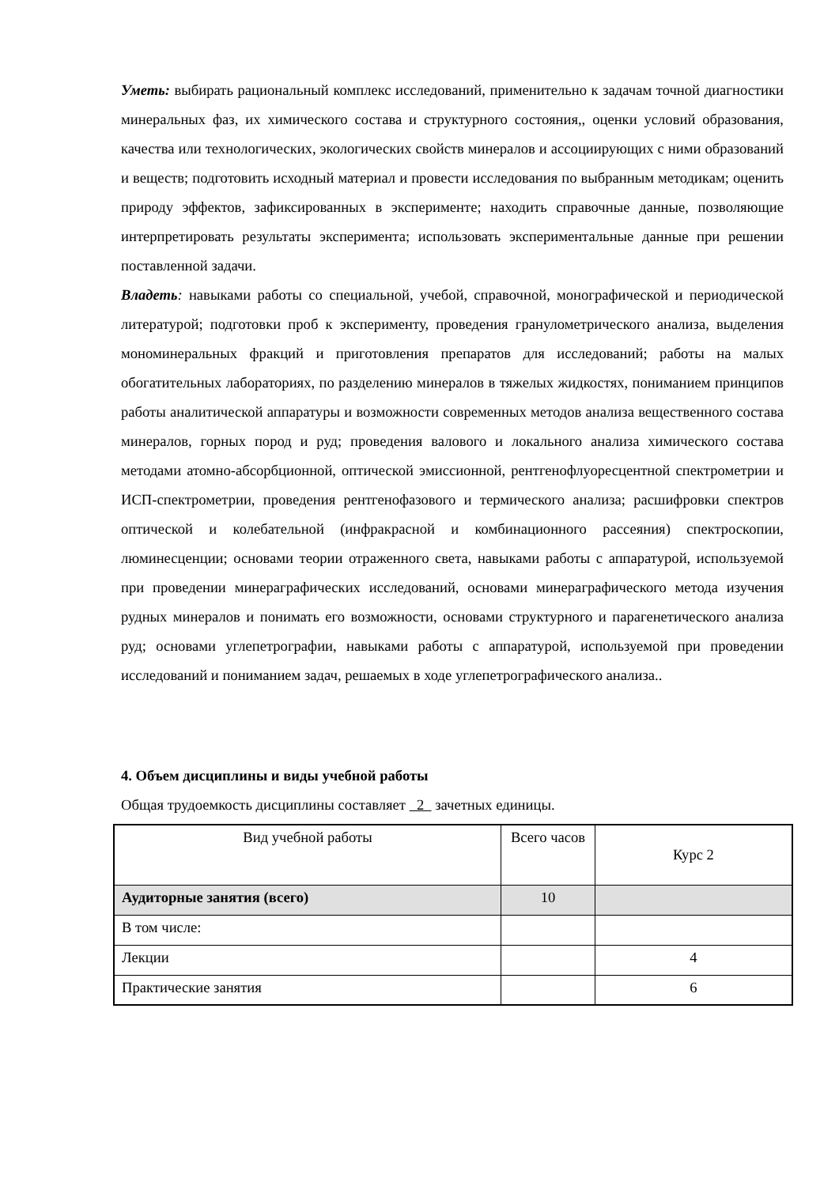Уметь: выбирать рациональный комплекс исследований, применительно к задачам точной диагностики минеральных фаз, их химического состава и структурного состояния,, оценки условий образования, качества или технологических, экологических свойств минералов и ассоциирующих с ними образований и веществ; подготовить исходный материал и провести исследования по выбранным методикам; оценить природу эффектов, зафиксированных в эксперименте; находить справочные данные, позволяющие интерпретировать результаты эксперимента; использовать экспериментальные данные при решении поставленной задачи.
Владеть: навыками работы со специальной, учебой, справочной, монографической и периодической литературой; подготовки проб к эксперименту, проведения гранулометрического анализа, выделения мономинеральных фракций и приготовления препаратов для исследований; работы на малых обогатительных лабораториях, по разделению минералов в тяжелых жидкостях, пониманием принципов работы аналитической аппаратуры и возможности современных методов анализа вещественного состава минералов, горных пород и руд; проведения валового и локального анализа химического состава методами атомно-абсорбционной, оптической эмиссионной, рентгенофлуоресцентной спектрометрии и ИСП-спектрометрии, проведения рентгенофазового и термического анализа; расшифровки спектров оптической и колебательной (инфракрасной и комбинационного рассеяния) спектроскопии, люминесценции; основами теории отраженного света, навыками работы с аппаратурой, используемой при проведении минераграфических исследований, основами минераграфического метода изучения рудных минералов и понимать его возможности, основами структурного и парагенетического анализа руд; основами углепетрографии, навыками работы с аппаратурой, используемой при проведении исследований и пониманием задач, решаемых в ходе углепетрографического анализа..
4. Объем дисциплины и виды учебной работы
Общая трудоемкость дисциплины составляет 2 зачетных единицы.
| Вид учебной работы | Всего часов | Курс 2 |
| --- | --- | --- |
| Аудиторные занятия (всего) | 10 | |
| В том числе: | | |
| Лекции | | 4 |
| Практические занятия | | 6 |